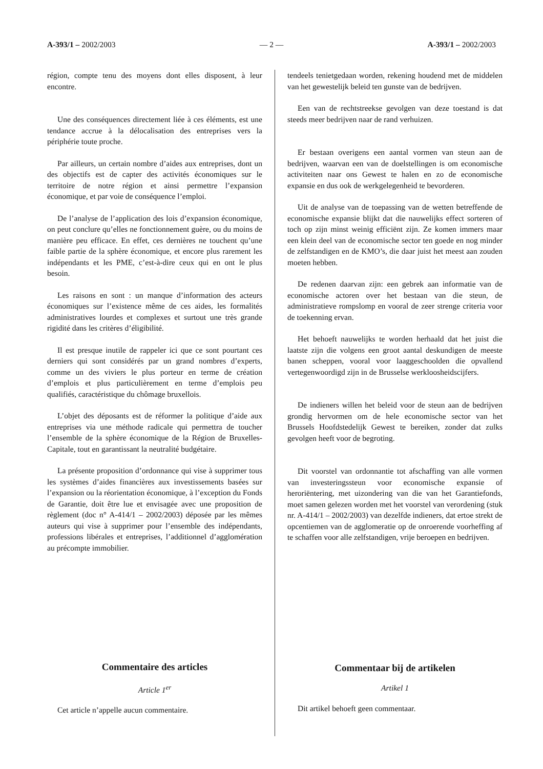A-393/1 – 2002/2003 — 2 — A-393/1 – 2002/2003
région, compte tenu des moyens dont elles disposent, à leur encontre.
Une des conséquences directement liée à ces éléments, est une tendance accrue à la délocalisation des entreprises vers la périphérie toute proche.
Par ailleurs, un certain nombre d’aides aux entreprises, dont un des objectifs est de capter des activités économiques sur le territoire de notre région et ainsi permettre l’expansion économique, et par voie de conséquence l’emploi.
De l’analyse de l’application des lois d’expansion économique, on peut conclure qu’elles ne fonctionnement guère, ou du moins de manière peu efficace. En effet, ces dernières ne touchent qu’une faible partie de la sphère économique, et encore plus rarement les indépendants et les PME, c’est-à-dire ceux qui en ont le plus besoin.
Les raisons en sont : un manque d’information des acteurs économiques sur l’existence même de ces aides, les formalités administratives lourdes et complexes et surtout une très grande rigidité dans les critères d’éligibilité.
Il est presque inutile de rappeler ici que ce sont pourtant ces derniers qui sont considérés par un grand nombres d’experts, comme un des viviers le plus porteur en terme de création d’emplois et plus particulièrement en terme d’emplois peu qualifiés, caractéristique du chômage bruxellois.
L’objet des déposants est de réformer la politique d’aide aux entreprises via une méthode radicale qui permettra de toucher l’ensemble de la sphère économique de la Région de Bruxelles-Capitale, tout en garantissant la neutralité budgétaire.
La présente proposition d’ordonnance qui vise à supprimer tous les systèmes d’aides financières aux investissements basées sur l’expansion ou la réorientation économique, à l’exception du Fonds de Garantie, doit être lue et envisagée avec une proposition de règlement (doc n° A-414/1 – 2002/2003) déposée par les mêmes auteurs qui vise à supprimer pour l’ensemble des indépendants, professions libérales et entreprises, l’additionnel d’agglomération au précompte immobilier.
Commentaire des articles
Article 1<sup>er</sup>
Cet article n’appelle aucun commentaire.
tendeels tenietgedaan worden, rekening houdend met de middelen van het gewestelijk beleid ten gunste van de bedrijven.
Een van de rechtstreekse gevolgen van deze toestand is dat steeds meer bedrijven naar de rand verhuizen.
Er bestaan overigens een aantal vormen van steun aan de bedrijven, waarvan een van de doelstellingen is om economische activiteiten naar ons Gewest te halen en zo de economische expansie en dus ook de werkgelegenheid te bevorderen.
Uit de analyse van de toepassing van de wetten betreffende de economische expansie blijkt dat die nauwelijks effect sorteren of toch op zijn minst weinig efficiënt zijn. Ze komen immers maar een klein deel van de economische sector ten goede en nog minder de zelfstandigen en de KMO’s, die daar juist het meest aan zouden moeten hebben.
De redenen daarvan zijn: een gebrek aan informatie van de economische actoren over het bestaan van die steun, de administratieve rompslomp en vooral de zeer strenge criteria voor de toekenning ervan.
Het behoeft nauwelijks te worden herhaald dat het juist die laatste zijn die volgens een groot aantal deskundigen de meeste banen scheppen, vooral voor laaggeschoolden die opvallend vertegenwoordigd zijn in de Brusselse werkloosheidscijfers.
De indieners willen het beleid voor de steun aan de bedrijven grondig hervormen om de hele economische sector van het Brussels Hoofdstedelijk Gewest te bereiken, zonder dat zulks gevolgen heeft voor de begroting.
Dit voorstel van ordonnantie tot afschaffing van alle vormen van investeringssteun voor economische expansie of heroriëntering, met uizondering van die van het Garantiefonds, moet samen gelezen worden met het voorstel van verordening (stuk nr. A-414/1 – 2002/2003) van dezelfde indieners, dat ertoe strekt de opcentiemen van de agglomeratie op de onroerende voorheffing af te schaffen voor alle zelfstandigen, vrije beroepen en bedrijven.
Commentaar bij de artikelen
Artikel 1
Dit artikel behoeft geen commentaar.